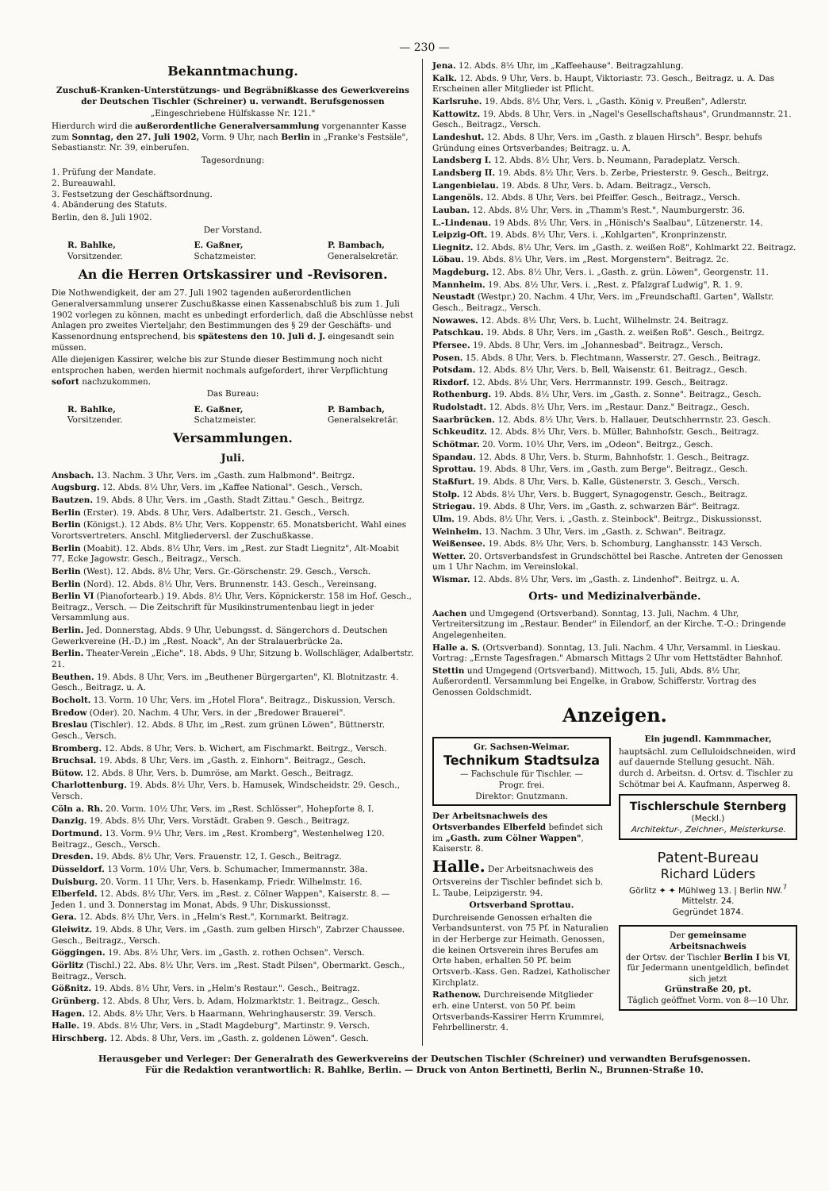— 230 —
Bekanntmachung.
Zuschuß-Kranken-Unterstützungs- und Begräbnißkasse des Gewerkvereins der Deutschen Tischler (Schreiner) u. verwandt. Berufsgenossen
„Eingeschriebene Hülfskasse Nr. 121."
Hierdurch wird die außerordentliche Generalversammlung vorgenannter Kasse zum Sonntag, den 27. Juli 1902, Vorm. 9 Uhr, nach Berlin in „Franke's Festsäle", Sebastianstr. Nr. 39, einberufen.
Tagesordnung:
1. Prüfung der Mandate.
2. Bureauwahl.
3. Festsetzung der Geschäftsordnung.
4. Abänderung des Statuts.
Berlin, den 8. Juli 1902.
Der Vorstand.
R. Bahlke,
Vorsitzender. E. Gaßner,
Schatzmeister. P. Bambach,
Generalsekretär.
An die Herren Ortskassirer und -Revisoren.
Die Nothwendigkeit, der am 27. Juli 1902 tagenden außerordentlichen Generalversammlung unserer Zuschußkasse einen Kassenabschluß bis zum 1. Juli 1902 vorlegen zu können, macht es unbedingt erforderlich, daß die Abschlüsse nebst Anlagen pro zweites Vierteljahr, den Bestimmungen des § 29 der Geschäfts- und Kassenordnung entsprechend, bis spätestens den 10. Juli d. J. eingesandt sein müssen.
Alle diejenigen Kassirer, welche bis zur Stunde dieser Bestimmung noch nicht entsprochen haben, werden hiermit nochmals aufgefordert, ihrer Verpflichtung sofort nachzukommen.
Das Bureau:
R. Bahlke,
Vorsitzender. E. Gaßner,
Schatzmeister. P. Bambach,
Generalsekretär.
Versammlungen.
Juli.
Ansbach. 13. Nachm. 3 Uhr, Vers. im „Gasth. zum Halbmond". Beitrgz.
Augsburg. 12. Abds. 8½ Uhr, Vers. im „Kaffee National". Gesch., Versch.
Bautzen. 19. Abds. 8 Uhr, Vers. im „Gasth. Stadt Zittau." Gesch., Beitrgz.
Berlin (Erster). 19. Abds. 8 Uhr, Vers. Adalbertstr. 21. Gesch., Versch.
Berlin (Königst.). 12 Abds. 8½ Uhr, Vers. Koppenstr. 65. Monatsbericht. Wahl eines Vorortsvertreters. Anschl. Mitgliederversl. der Zuschußkasse.
Berlin (Moabit). 12. Abds. 8½ Uhr, Vers. im „Rest. zur Stadt Liegnitz", Alt-Moabit 77, Ecke Jagowstr. Gesch., Beitragz., Versch.
Berlin (West). 12. Abds. 8½ Uhr, Vers. Gr.-Görschenstr. 29. Gesch., Versch.
Berlin (Nord). 12. Abds. 8½ Uhr, Vers. Brunnenstr. 143. Gesch., Vereinsang.
Berlin VI (Pianofortearb.) 19. Abds. 8½ Uhr, Vers. Köpnickerstr. 158 im Hof. Gesch., Beitragz., Versch. — Die Zeitschrift für Musikinstrumentenbau liegt in jeder Versammlung aus.
Berlin. Jed. Donnerstag, Abds. 9 Uhr, Uebungsst. d. Sängerchors d. Deutschen Gewerkvereine (H.-D.) im „Rest. Noack", An der Stralauerbrücke 2a.
Berlin. Theater-Verein „Eiche". 18. Abds. 9 Uhr, Sitzung b. Wollschläger, Adalbertstr. 21.
Beuthen. 19. Abds. 8 Uhr, Vers. im „Beuthener Bürgergarten", Kl. Blotnitzastr. 4. Gesch., Beitragz. u. A.
Bocholt. 13. Vorm. 10 Uhr, Vers. im „Hotel Flora". Beitragz., Diskussion, Versch.
Bredow (Oder). 20. Nachm. 4 Uhr, Vers. in der „Bredower Brauerei".
Breslau (Tischler). 12. Abds. 8 Uhr, im „Rest. zum grünen Löwen", Büttnerstr. Gesch., Versch.
Bromberg. 12. Abds. 8 Uhr, Vers. b. Wichert, am Fischmarkt. Beitrgz., Versch.
Bruchsal. 19. Abds. 8 Uhr, Vers. im „Gasth. z. Einhorn". Beitragz., Gesch.
Bütow. 12. Abds. 8 Uhr, Vers. b. Dumröse, am Markt. Gesch., Beitragz.
Charlottenburg. 19. Abds. 8½ Uhr, Vers. b. Hamusek, Windscheidstr. 29. Gesch., Versch.
Cöln a. Rh. 20. Vorm. 10½ Uhr, Vers. im „Rest. Schlösser", Hohepforte 8, I.
Danzig. 19. Abds. 8½ Uhr, Vers. Vorstädt. Graben 9. Gesch., Beitragz.
Dortmund. 13. Vorm. 9½ Uhr, Vers. im „Rest. Kromberg", Westenhelweg 120. Beitragz., Gesch., Versch.
Dresden. 19. Abds. 8½ Uhr, Vers. Frauenstr. 12, I. Gesch., Beitragz.
Düsseldorf. 13 Vorm. 10½ Uhr, Vers. b. Schumacher, Immermannstr. 38a.
Duisburg. 20. Vorm. 11 Uhr, Vers. b. Hasenkamp, Friedr. Wilhelmstr. 16.
Elberfeld. 12. Abds. 8½ Uhr, Vers. im „Rest. z. Cölner Wappen", Kaiserstr. 8. — Jeden 1. und 3. Donnerstag im Monat, Abds. 9 Uhr, Diskussionsst.
Gera. 12. Abds. 8½ Uhr, Vers. in „Helm's Rest.", Kornmarkt. Beitragz.
Gleiwitz. 19. Abds. 8 Uhr, Vers. im „Gasth. zum gelben Hirsch", Zabrzer Chaussee. Gesch., Beitragz., Versch.
Göggingen. 19. Abs. 8½ Uhr, Vers. im „Gasth. z. rothen Ochsen". Versch.
Görlitz (Tischl.) 22. Abs. 8½ Uhr, Vers. im „Rest. Stadt Pilsen", Obermarkt. Gesch., Beitragz., Versch.
Gößnitz. 19. Abds. 8½ Uhr, Vers. in „Helm's Restaur.". Gesch., Beitragz.
Grünberg. 12. Abds. 8 Uhr, Vers. b. Adam, Holzmarktstr. 1. Beitragz., Gesch.
Hagen. 12. Abds. 8½ Uhr, Vers. b Haarmann, Wehringhauserstr. 39. Versch.
Halle. 19. Abds. 8½ Uhr, Vers. in „Stadt Magdeburg", Martinstr. 9. Versch.
Hirschberg. 12. Abds. 8 Uhr, Vers. im „Gasth. z. goldenen Löwen". Gesch.
Jena. 12. Abds. 8½ Uhr, im „Kaffeehause". Beitragzahlung.
Kalk. 12. Abds. 9 Uhr, Vers. b. Haupt, Viktoriastr. 73. Gesch., Beitragz. u. A. Das Erscheinen aller Mitglieder ist Pflicht.
Karlsruhe. 19. Abds. 8½ Uhr, Vers. i. „Gasth. König v. Preußen", Adlerstr.
Kattowitz. 19. Abds. 8 Uhr, Vers. in „Nagel's Gesellschaftshaus", Grundmannstr. 21. Gesch., Beitragz., Versch.
Landeshut. 12. Abds. 8 Uhr, Vers. im „Gasth. z blauen Hirsch". Bespr. behufs Gründung eines Ortsverbandes; Beitragz. u. A.
Landsberg I. 12. Abds. 8½ Uhr, Vers. b. Neumann, Paradeplatz. Versch.
Landsberg II. 19. Abds. 8½ Uhr, Vers. b. Zerbe, Priesterstr. 9. Gesch., Beitrgz.
Langenbielau. 19. Abds. 8 Uhr, Vers. b. Adam. Beitragz., Versch.
Langenöls. 12. Abds. 8 Uhr, Vers. bei Pfeiffer. Gesch., Beitragz., Versch.
Lauban. 12. Abds. 8½ Uhr, Vers. in „Thamm's Rest.", Naumburgerstr. 36.
L.-Lindenau. 19 Abds. 8½ Uhr, Vers. in „Hönisch's Saalbau", Lützenerstr. 14.
Leipzig-Oft. 19. Abds. 8½ Uhr, Vers. i. „Kohlgarten", Kronprinzenstr.
Liegnitz. 12. Abds. 8½ Uhr, Vers. im „Gasth. z. weißen Roß", Kohlmarkt 22. Beitragz.
Löbau. 19. Abds. 8½ Uhr, Vers. im „Rest. Morgenstern". Beitragz. 2c.
Magdeburg. 12. Abs. 8½ Uhr, Vers. i. „Gasth. z. grün. Löwen", Georgenstr. 11.
Mannheim. 19. Abs. 8½ Uhr, Vers. i. „Rest. z. Pfalzgraf Ludwig", R. 1. 9.
Neustadt (Westpr.) 20. Nachm. 4 Uhr, Vers. im „Freundschaftl. Garten", Wallstr. Gesch., Beitragz., Versch.
Nowawes. 12. Abds. 8½ Uhr, Vers. b. Lucht, Wilhelmstr. 24. Beitragz.
Patschkau. 19. Abds. 8 Uhr, Vers. im „Gasth. z. weißen Roß". Gesch., Beitrgz.
Pfersee. 19. Abds. 8 Uhr, Vers. im „Johannesbad". Beitragz., Versch.
Posen. 15. Abds. 8 Uhr, Vers. b. Flechtmann, Wasserstr. 27. Gesch., Beitragz.
Potsdam. 12. Abds. 8½ Uhr, Vers. b. Bell, Waisenstr. 61. Beitragz., Gesch.
Rixdorf. 12. Abds. 8½ Uhr, Vers. Herrmannstr. 199. Gesch., Beitragz.
Rothenburg. 19. Abds. 8½ Uhr, Vers. im „Gasth. z. Sonne". Beitragz., Gesch.
Rudolstadt. 12. Abds. 8½ Uhr, Vers. im „Restaur. Danz." Beitragz., Gesch.
Saarbrücken. 12. Abds. 8½ Uhr, Vers. b. Hallauer, Deutschherrnstr. 23. Gesch.
Schkeuditz. 12. Abds. 8½ Uhr, Vers. b. Müller, Bahnhofstr. Gesch., Beitragz.
Schötmar. 20. Vorm. 10½ Uhr, Vers. im „Odeon". Beitrgz., Gesch.
Spandau. 12. Abds. 8 Uhr, Vers. b. Sturm, Bahnhofstr. 1. Gesch., Beitragz.
Sprottau. 19. Abds. 8 Uhr, Vers. im „Gasth. zum Berge". Beitragz., Gesch.
Staßfurt. 19. Abds. 8 Uhr, Vers. b. Kalle, Güstenerstr. 3. Gesch., Versch.
Stolp. 12 Abds. 8½ Uhr, Vers. b. Buggert, Synagogenstr. Gesch., Beitragz.
Striegau. 19. Abds. 8 Uhr, Vers. im „Gasth. z. schwarzen Bär". Beitragz.
Ulm. 19. Abds. 8½ Uhr, Vers. i. „Gasth. z. Steinbock". Beitrgz., Diskussionsst.
Weinheim. 13. Nachm. 3 Uhr, Vers. im „Gasth. z. Schwan". Beitragz.
Weißensee. 19. Abds. 8½ Uhr, Vers. b. Schomburg, Langhansstr. 143 Versch.
Wetter. 20. Ortsverbandsfest in Grundschöttel bei Rasche. Antreten der Genossen um 1 Uhr Nachm. im Vereinslokal.
Wismar. 12. Abds. 8½ Uhr, Vers. im „Gasth. z. Lindenhof". Beitrgz. u. A.
Orts- und Medizinalverbände.
Aachen und Umgegend (Ortsverband). Sonntag, 13. Juli, Nachm. 4 Uhr, Vertreitersitzung im „Restaur. Bender" in Eilendorf, an der Kirche. T.-O.: Dringende Angelegenheiten.
Halle a. S. (Ortsverband). Sonntag, 13. Juli. Nachm. 4 Uhr, Versamml. in Lieskau. Vortrag: „Ernste Tagesfragen." Abmarsch Mittags 2 Uhr vom Hettstädter Bahnhof.
Stettin und Umgegend (Ortsverband). Mittwoch, 15. Juli, Abds. 8½ Uhr, Außerordentl. Versammlung bei Engelke, in Grabow, Schifferstr. Vortrag des Genossen Goldschmidt.
Anzeigen.
Gr. Sachsen-Weimar.
Technikum Stadtsulza
— Fachschule für Tischler. —
Progr. frei.
Direktor: Gnutzmann.
Der Arbeitsnachweis des Ortsverbandes Elberfeld befindet sich im „Gasth. zum Cölner Wappen", Kaiserstr. 8.
Halle. Der Arbeitsnachweis des Ortsvereins der Tischler befindet sich b. L. Taube, Leipzigerstr. 94.
Ortsverband Sprottau.
Durchreisende Genossen erhalten die Verbandsunterst. von 75 Pf. in Naturalien in der Herberge zur Heimath. Genossen, die keinen Ortsverein ihres Berufes am Orte haben, erhalten 50 Pf. beim Ortsverb.-Kass. Gen. Radzei, Katholischer Kirchplatz.
Rathenow. Durchreisende Mitglieder erh. eine Unterst. von 50 Pf. beim Ortsverbands-Kassirer Herrn Krummrei, Fehrbellinerstr. 4.
Ein jugendl. Kammmacher,
hauptsächl. zum Celluloidschneiden, wird auf dauernde Stellung gesucht. Näh. durch d. Arbeitsn. d. Ortsv. d. Tischler zu Schötmar bei A. Kaufmann, Asperweg 8.
Tischlerschule Sternberg
(Meckl.)
Architektur-, Zeichner-, Meisterkurse.
Patent-Bureau
Richard Lüders
Görlitz ✦ ✦ Mühlweg 13. | Berlin NW.<sup>7</sup> Mittelstr. 24.
Gegründet 1874.
Der gemeinsame
Arbeitsnachweis
der Ortsv. der Tischler Berlin I bis VI, für Jedermann unentgeldlich, befindet sich jetzt
Grünstraße 20, pt.
Täglich geöffnet Vorm. von 8—10 Uhr.
Herausgeber und Verleger: Der Generalrath des Gewerkvereins der Deutschen Tischler (Schreiner) und verwandten Berufsgenossen.
Für die Redaktion verantwortlich: R. Bahlke, Berlin. — Druck von Anton Bertinetti, Berlin N., Brunnen-Straße 10.